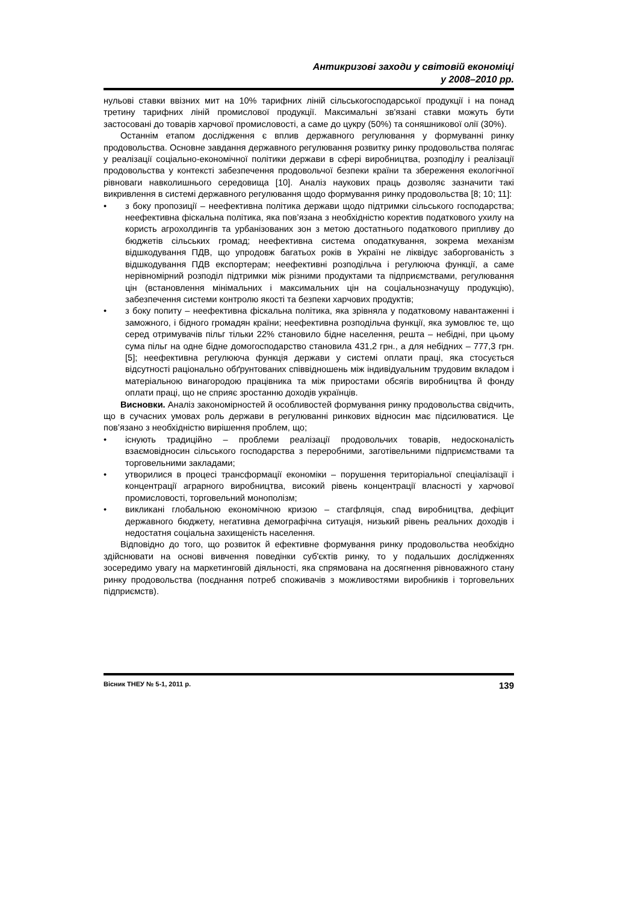Антикризові заходи у світовій економіці
у 2008–2010 рр.
нульові ставки ввізних мит на 10% тарифних ліній сільськогосподарської продукції і на понад третину тарифних ліній промислової продукції. Максимальні зв'язані ставки можуть бути застосовані до товарів харчової промисловості, а саме до цукру (50%) та соняшникової олії (30%).
Останнім етапом дослідження є вплив державного регулювання у формуванні ринку продовольства. Основне завдання державного регулювання розвитку ринку продовольства полягає у реалізації соціально-економічної політики держави в сфері виробництва, розподілу і реалізації продовольства у контексті забезпечення продовольчої безпеки країни та збереження екологічної рівноваги навколишнього середовища [10]. Аналіз наукових праць дозволяє зазначити такі викривлення в системі державного регулювання щодо формування ринку продовольства [8; 10; 11]:
• з боку пропозиції – неефективна політика держави щодо підтримки сільського господарства; неефективна фіскальна політика, яка пов’язана з необхідністю коректив податкового ухилу на користь агрохолдингів та урбанізованих зон з метою достатнього податкового припливу до бюджетів сільських громад; неефективна система оподаткування, зокрема механізм відшкодування ПДВ, що упродовж багатьох років в Україні не ліквідує заборгованість з відшкодування ПДВ експортерам; неефективні розподільча і регулююча функції, а саме нерівномірний розподіл підтримки між різними продуктами та підприємствами, регулювання цін (встановлення мінімальних і максимальних цін на соціальнозначущу продукцію), забезпечення системи контролю якості та безпеки харчових продуктів;
• з боку попиту – неефективна фіскальна політика, яка зрівняла у податковому навантаженні і заможного, і бідного громадян країни; неефективна розподільча функції, яка зумовлює те, що серед отримувачів пільг тільки 22% становило бідне населення, решта – небідні, при цьому сума пільг на одне бідне домогосподарство становила 431,2 грн., а для небідних – 777,3 грн. [5]; неефективна регулююча функція держави у системі оплати праці, яка стосується відсутності раціонально обґрунтованих співвідношень між індивідуальним трудовим вкладом і матеріальною винагородою працівника та між приростами обсягів виробництва й фонду оплати праці, що не сприяє зростанню доходів українців.
Висновки. Аналіз закономірностей й особливостей формування ринку продовольства свідчить, що в сучасних умовах роль держави в регулюванні ринкових відносин має підсилюватися. Це пов’язано з необхідністю вирішення проблем, що;
• існують традиційно – проблеми реалізації продовольчих товарів, недосконалість взаємовідносин сільського господарства з переробними, заготівельними підприємствами та торговельними закладами;
• утворилися в процесі трансформації економіки – порушення територіальної спеціалізації і концентрації аграрного виробництва, високий рівень концентрації власності у харчової промисловості, торговельний монополізм;
• викликані глобальною економічною кризою – стагфляція, спад виробництва, дефіцит державного бюджету, негативна демографічна ситуація, низький рівень реальних доходів і недостатня соціальна захищеність населення.
Відповідно до того, що розвиток й ефективне формування ринку продовольства необхідно здійснювати на основі вивчення поведінки суб'єктів ринку, то у подальших дослідженнях зосередимо увагу на маркетинговій діяльності, яка спрямована на досягнення рівноважного стану ринку продовольства (поєднання потреб споживачів з можливостями виробників і торговельних підприємств).
Вісник ТНЕУ № 5-1, 2011 р. 139